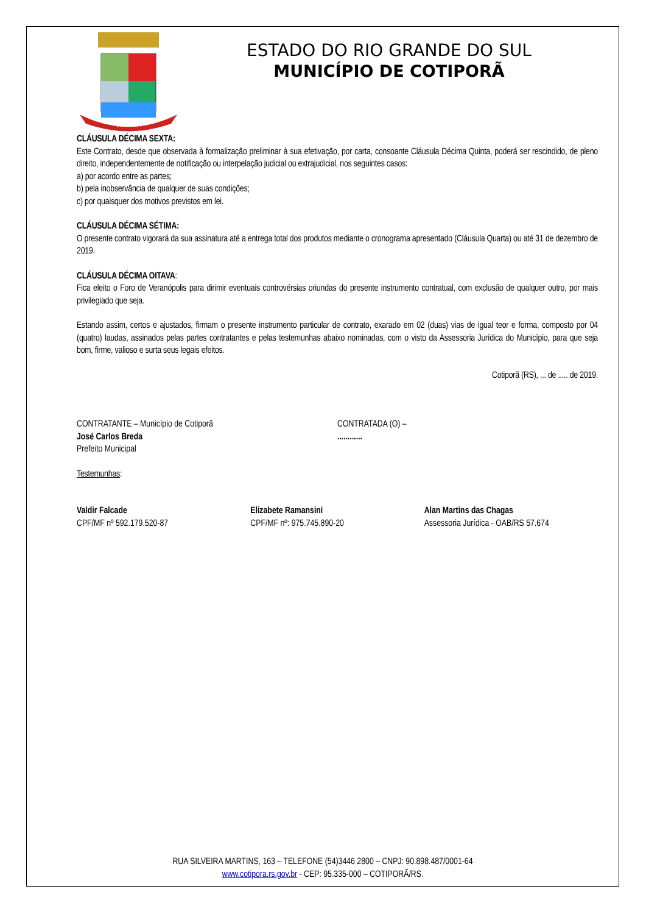COTIPORÃ
ESTADO DO RIO GRANDE DO SUL
MUNICÍPIO DE COTIPORÃ
CLÁUSULA DÉCIMA SEXTA:
Este Contrato, desde que observada à formalização preliminar à sua efetivação, por carta, consoante Cláusula Décima Quinta, poderá ser rescindido, de pleno direito, independentemente de notificação ou interpelação judicial ou extrajudicial, nos seguintes casos:
a) por acordo entre as partes;
b) pela inobservância de qualquer de suas condições;
c) por quaisquer dos motivos previstos em lei.
CLÁUSULA DÉCIMA SÉTIMA:
O presente contrato vigorará da sua assinatura até a entrega total dos produtos mediante o cronograma apresentado (Cláusula Quarta) ou até 31 de dezembro de 2019.
CLÁUSULA DÉCIMA OITAVA:
Fica eleito o Foro de Veranópolis para dirimir eventuais controvérsias oriundas do presente instrumento contratual, com exclusão de qualquer outro, por mais privilegiado que seja.
Estando assim, certos e ajustados, firmam o presente instrumento particular de contrato, exarado em 02 (duas) vias de igual teor e forma, composto por 04 (quatro) laudas, assinados pelas partes contratantes e pelas testemunhas abaixo nominadas, com o visto da Assessoria Jurídica do Município, para que seja bom, firme, valioso e surta seus legais efeitos.
Cotiporã (RS), ... de ..... de 2019.
CONTRATANTE – Município de Cotiporã
José Carlos Breda
Prefeito Municipal
CONTRATADA (O) –
............
Testemunhas:
Valdir Falcade
CPF/MF nº 592.179.520-87
Elizabete Ramansini
CPF/MF nº: 975.745.890-20
Alan Martins das Chagas
Assessoria Jurídica - OAB/RS 57.674
RUA SILVEIRA MARTINS, 163 – TELEFONE (54)3446 2800 – CNPJ: 90.898.487/0001-64
www.cotipora.rs.gov.br - CEP: 95.335-000 – COTIPORÃ/RS.